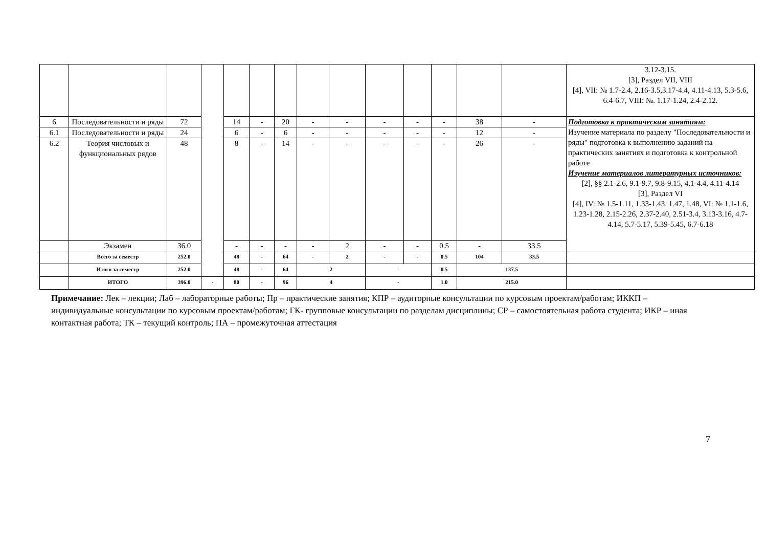| | | | | | | | | | | | | | | 3.12-3.15. [3], Раздел VII, VIII [4], VII: № 1.7-2.4, 2.16-3.5,3.17-4.4, 4.11-4.13, 5.3-5.6, 6.4-6.7, VIII: №. 1.17-1.24, 2.4-2.12. |
| 6 | Последовательности и ряды | 72 | | 14 | - | 20 | - | - | - | - | - | 38 | - | Подготовка к практическим занятиям: Изучение материала по разделу "Последовательности и ряды" подготовка к выполнению заданий на практических занятиях и подготовка к контрольной работе Изучение материалов литературных источников: [2], §§ 2.1-2.6, 9.1-9.7, 9.8-9.15, 4.1-4.4, 4.11-4.14 [3], Раздел VI [4], IV: № 1.5-1.11, 1.33-1.43, 1.47, 1.48, VI: № 1.1-1.6, 1.23-1.28, 2.15-2.26, 2.37-2.40, 2.51-3.4, 3.13-3.16, 4.7-4.14, 5.7-5.17, 5.39-5.45, 6.7-6.18 |
| 6.1 | Последовательности и ряды | 24 | | 6 | - | 6 | - | - | - | - | - | 12 | - | |
| 6.2 | Теория числовых и функциональных рядов | 48 | | 8 | - | 14 | - | - | - | - | - | 26 | - | |
| | Экзамен | 36.0 | | - | - | - | - | 2 | - | - | 0.5 | - | 33.5 | |
| | Всего за семестр | 252.0 | | 48 | - | 64 | - | 2 | - | - | 0.5 | 104 | 33.5 | |
| | Итого за семестр | 252.0 | | 48 | - | 64 | 2 | | - | | 0.5 | 137.5 | | |
| | ИТОГО | 396.0 | - | 80 | - | 96 | 4 | | - | | 1.0 | 215.0 | | |
Примечание: Лек – лекции; Лаб – лабораторные работы; Пр – практические занятия; КПР – аудиторные консультации по курсовым проектам/работам; ИККП – индивидуальные консультации по курсовым проектам/работам; ГК- групповые консультации по разделам дисциплины; СР – самостоятельная работа студента; ИКР – иная контактная работа; ТК – текущий контроль; ПА – промежуточная аттестация
7